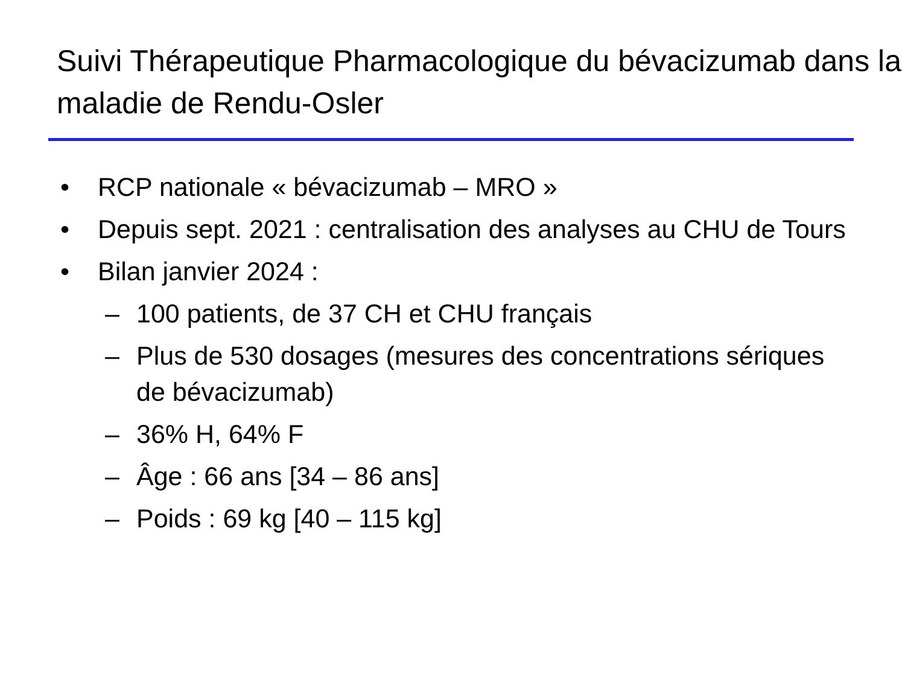Suivi Thérapeutique Pharmacologique du bévacizumab dans la maladie de Rendu-Osler
• RCP nationale « bévacizumab – MRO »
• Depuis sept. 2021 : centralisation des analyses au CHU de Tours
• Bilan janvier 2024 :
– 100 patients, de 37 CH et CHU français
– Plus de 530 dosages (mesures des concentrations sériques de bévacizumab)
– 36% H, 64% F
– Âge : 66 ans [34 – 86 ans]
– Poids : 69 kg [40 – 115 kg]